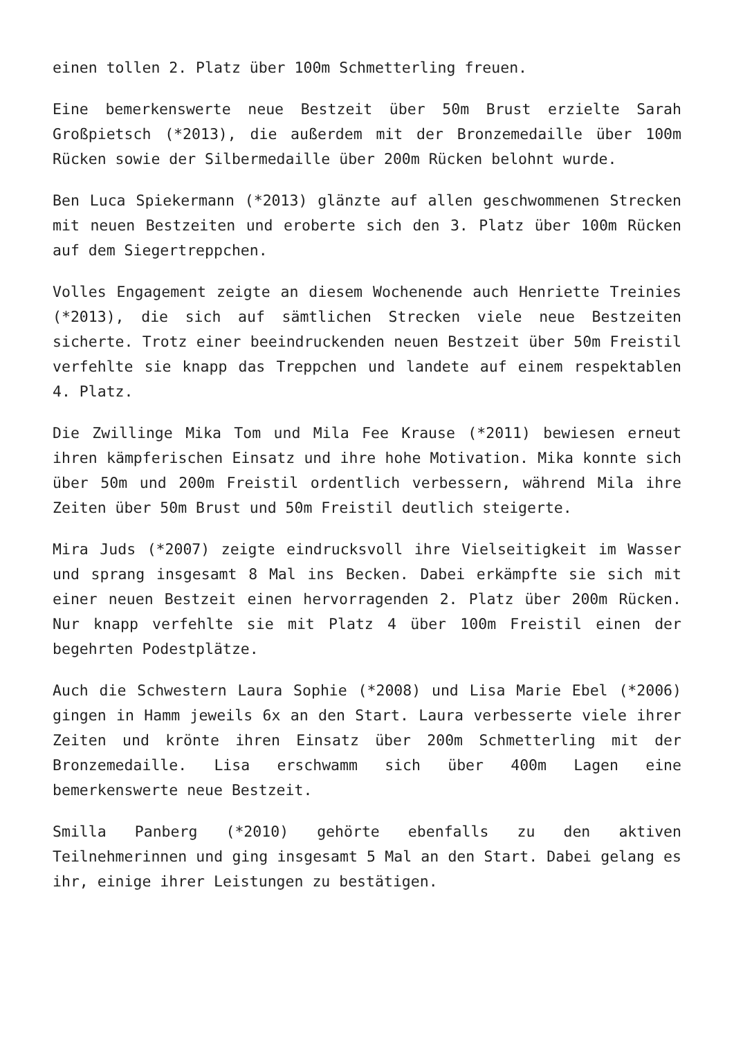einen tollen 2. Platz über 100m Schmetterling freuen.
Eine bemerkenswerte neue Bestzeit über 50m Brust erzielte Sarah Großpietsch (*2013), die außerdem mit der Bronzemedaille über 100m Rücken sowie der Silbermedaille über 200m Rücken belohnt wurde.
Ben Luca Spiekermann (*2013) glänzte auf allen geschwommenen Strecken mit neuen Bestzeiten und eroberte sich den 3. Platz über 100m Rücken auf dem Siegertreppchen.
Volles Engagement zeigte an diesem Wochenende auch Henriette Treinies (*2013), die sich auf sämtlichen Strecken viele neue Bestzeiten sicherte. Trotz einer beeindruckenden neuen Bestzeit über 50m Freistil verfehlte sie knapp das Treppchen und landete auf einem respektablen 4. Platz.
Die Zwillinge Mika Tom und Mila Fee Krause (*2011) bewiesen erneut ihren kämpferischen Einsatz und ihre hohe Motivation. Mika konnte sich über 50m und 200m Freistil ordentlich verbessern, während Mila ihre Zeiten über 50m Brust und 50m Freistil deutlich steigerte.
Mira Juds (*2007) zeigte eindrucksvoll ihre Vielseitigkeit im Wasser und sprang insgesamt 8 Mal ins Becken. Dabei erkämpfte sie sich mit einer neuen Bestzeit einen hervorragenden 2. Platz über 200m Rücken. Nur knapp verfehlte sie mit Platz 4 über 100m Freistil einen der begehrten Podestplätze.
Auch die Schwestern Laura Sophie (*2008) und Lisa Marie Ebel (*2006) gingen in Hamm jeweils 6x an den Start. Laura verbesserte viele ihrer Zeiten und krönte ihren Einsatz über 200m Schmetterling mit der Bronzemedaille. Lisa erschwamm sich über 400m Lagen eine bemerkenswerte neue Bestzeit.
Smilla Panberg (*2010) gehörte ebenfalls zu den aktiven Teilnehmerinnen und ging insgesamt 5 Mal an den Start. Dabei gelang es ihr, einige ihrer Leistungen zu bestätigen.